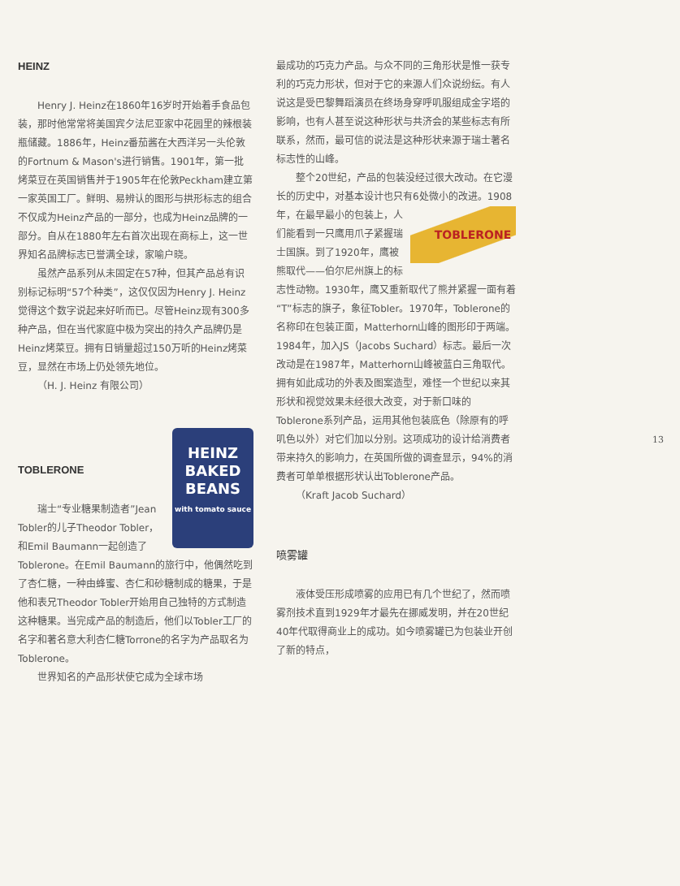HEINZ
Henry J. Heinz在1860年16岁时开始着手食品包装，那时他常常将美国宾夕法尼亚家中花园里的辣根装瓶储藏。1886年，Heinz番茄酱在大西洋另一头伦敦的Fortnum & Mason's进行销售。1901年，第一批烤菜豆在英国销售并于1905年在伦敦Peckham建立第一家英国工厂。鲜明、易辨认的图形与拱形标志的组合不仅成为Heinz产品的一部分，也成为Heinz品牌的一部分。自从在1880年左右首次出现在商标上，这一世界知名品牌标志已誉满全球，家喻户晓。
虽然产品系列从未固定在57种，但其产品总有识别标记标明“57个种类”，这仅仅因为Henry J. Heinz觉得这个数字说起来好听而已。尽管Heinz现有300多种产品，但在当代家庭中极为突出的持久产品牌仍是Heinz烤菜豆。拥有日销量超过150万听的Heinz烤菜豆，显然在市场上仍处领先地位。
（H. J. Heinz 有限公司）
HEINZ
BAKED
BEANS
with tomato sauce
TOBLERONE
瑞士“专业糖果制造者”Jean Tobler的儿子Theodor Tobler，和Emil Baumann一起创造了Toblerone。在Emil Baumann的旅行中，他偶然吃到了杏仁糖，一种由蜂蜜、杏仁和砂糖制成的糖果，于是他和表兄Theodor Tobler开始用自己独特的方式制造这种糖果。当完成产品的制造后，他们以Tobler工厂的名字和著名意大利杏仁糖Torrone的名字为产品取名为Toblerone。
世界知名的产品形状使它成为全球市场
最成功的巧克力产品。与众不同的三角形状是惟一获专利的巧克力形状，但对于它的来源人们众说纷纭。有人说这是受巴黎舞蹈演员在终场身穿呼叽服组成金字塔的影响，也有人甚至说这种形状与共济会的某些标志有所联系，然而，最可信的说法是这种形状来源于瑞士著名标志性的山峰。
整个20世纪，产品的包装没经过很大改动。在它漫长的历史中，对基本设计也只有6处微小的改进。1908年，在最早最小的 TOBLERONE 包装上，人们能看到一只鹰用爪子紧握瑞士国旗。到了1920年，鹰被熊取代——伯尔尼州旗上的标志性动物。1930年，鹰又重新取代了熊并紧握一面有着“T”标志的旗子，象征Tobler。1970年，Toblerone的名称印在包装正面，Matterhorn山峰的图形印于两端。1984年，加入JS（Jacobs Suchard）标志。最后一次改动是在1987年，Matterhorn山峰被蓝白三角取代。拥有如此成功的外表及图案造型，难怪一个世纪以来其形状和视觉效果未经很大改变，对于新口味的Toblerone系列产品，运用其他包装底色（除原有的呼叽色以外）对它们加以分别。这项成功的设计给消费者带来持久的影响力，在英国所做的调查显示，94%的消费者可单单根据形状认出Toblerone产品。
（Kraft Jacob Suchard）
喷雾罐
液体受压形成喷雾的应用已有几个世纪了，然而喷雾剂技术直到1929年才最先在挪威发明，并在20世纪40年代取得商业上的成功。如今喷雾罐已为包装业开创了新的特点，
13